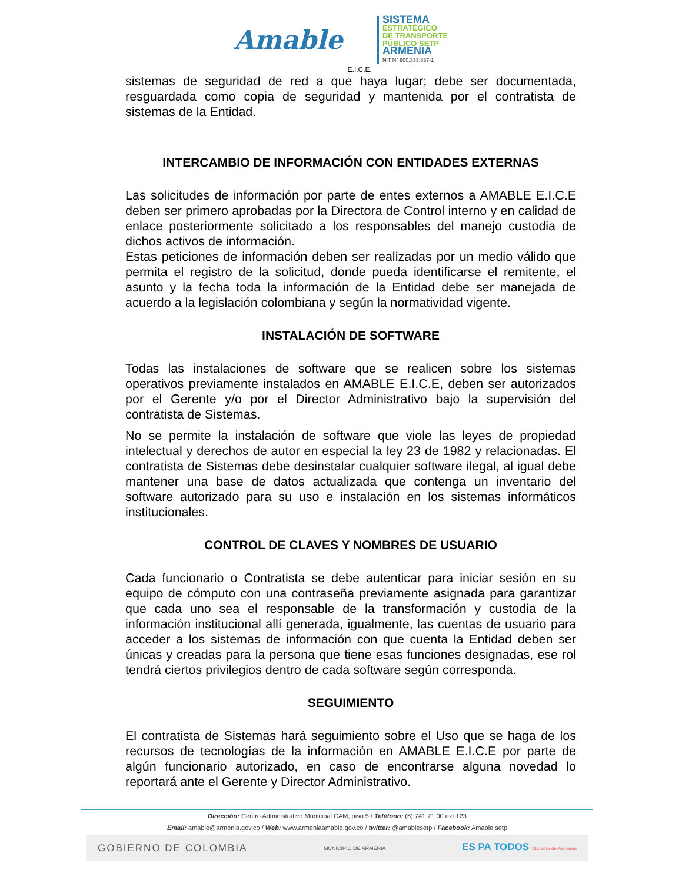Amable E.I.C.E.
SISTEMA
ESTRATÉGICO
DE TRANSPORTE
PÚBLICO SETP
ARMENIA
NIT N° 900.333.837-1
sistemas de seguridad de red a que haya lugar; debe ser documentada, resguardada como copia de seguridad y mantenida por el contratista de sistemas de la Entidad.
INTERCAMBIO DE INFORMACIÓN CON ENTIDADES EXTERNAS
Las solicitudes de información por parte de entes externos a AMABLE E.I.C.E deben ser primero aprobadas por la Directora de Control interno y en calidad de enlace posteriormente solicitado a los responsables del manejo custodia de dichos activos de información.
Estas peticiones de información deben ser realizadas por un medio válido que permita el registro de la solicitud, donde pueda identificarse el remitente, el asunto y la fecha toda la información de la Entidad debe ser manejada de acuerdo a la legislación colombiana y según la normatividad vigente.
INSTALACIÓN DE SOFTWARE
Todas las instalaciones de software que se realicen sobre los sistemas operativos previamente instalados en AMABLE E.I.C.E, deben ser autorizados por el Gerente y/o por el Director Administrativo bajo la supervisión del contratista de Sistemas.
No se permite la instalación de software que viole las leyes de propiedad intelectual y derechos de autor en especial la ley 23 de 1982 y relacionadas. El contratista de Sistemas debe desinstalar cualquier software ilegal, al igual debe mantener una base de datos actualizada que contenga un inventario del software autorizado para su uso e instalación en los sistemas informáticos institucionales.
CONTROL DE CLAVES Y NOMBRES DE USUARIO
Cada funcionario o Contratista se debe autenticar para iniciar sesión en su equipo de cómputo con una contraseña previamente asignada para garantizar que cada uno sea el responsable de la transformación y custodia de la información institucional allí generada, igualmente, las cuentas de usuario para acceder a los sistemas de información con que cuenta la Entidad deben ser únicas y creadas para la persona que tiene esas funciones designadas, ese rol tendrá ciertos privilegios dentro de cada software según corresponda.
SEGUIMIENTO
El contratista de Sistemas hará seguimiento sobre el Uso que se haga de los recursos de tecnologías de la información en AMABLE E.I.C.E por parte de algún funcionario autorizado, en caso de encontrarse alguna novedad lo reportará ante el Gerente y Director Administrativo.
Dirección: Centro Administrativo Municipal CAM, piso 5 / Teléfono: (6) 741 71 00 ext.123
Email: amable@armenia.gov.co / Web: www.armeniaamable.gov.co / twitter: @amablesetp / Facebook: Amable setp
GOBIERNO DE COLOMBIA MUNICIPIO DE ARMENIA ES PA TODOS Alcaldía de Armenia